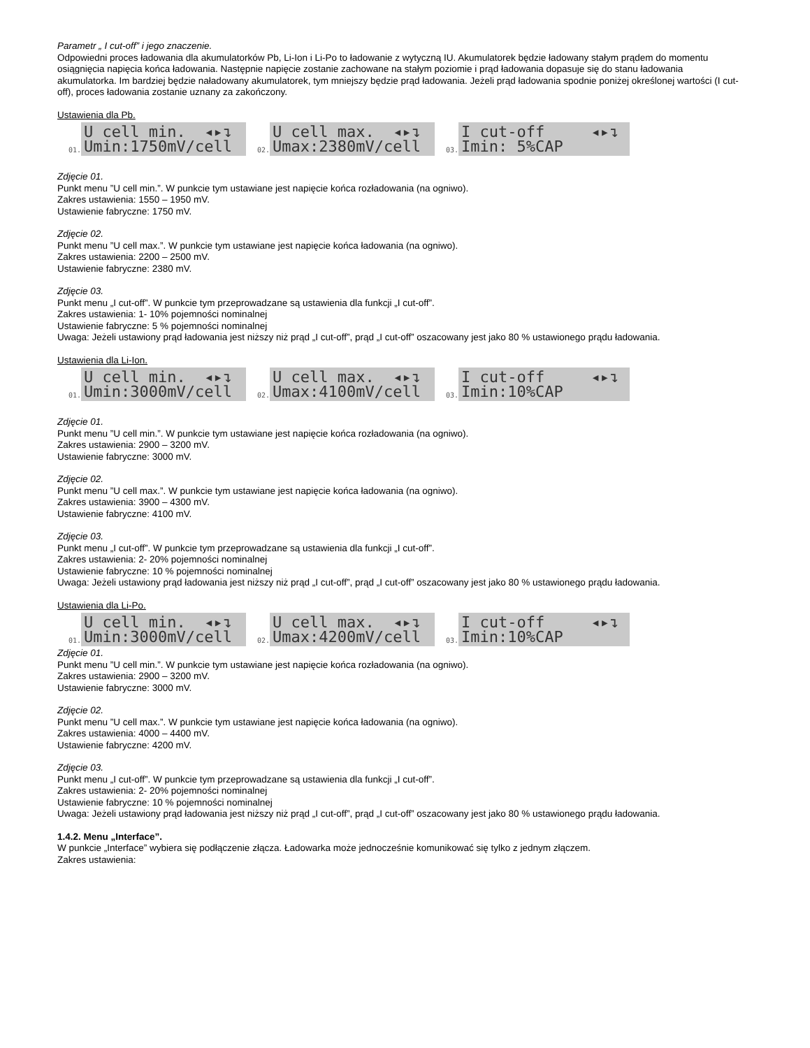Parametr „ I cut-off” i jego znaczenie.
Odpowiedni proces ładowania dla akumulatorków Pb, Li-Ion i Li-Po to ładowanie z wytyczną IU. Akumulatorek będzie ładowany stałym prądem do momentu osiągnięcia napięcia końca ładowania. Następnie napięcie zostanie zachowane na stałym poziomie i prąd ładowania dopasuje się do stanu ładowania akumulatorka. Im bardziej będzie naładowany akumulatorek, tym mniejszy będzie prąd ładowania. Jeżeli prąd ładowania spodnie poniżej określonej wartości (I cut-off), proces ładowania zostanie uznany za zakończony.
Ustawienia dla Pb.
01.
U cell min. ◂▸↴ Umin:1750mV/cell
02.
U cell max. ◂▸↴ Umax:2380mV/cell
03.
I cut-off ◂▸↴ Imin: 5%CAP
Zdjęcie 01.
Punkt menu ”U cell min.”. W punkcie tym ustawiane jest napięcie końca rozładowania (na ogniwo).
Zakres ustawienia: 1550 – 1950 mV.
Ustawienie fabryczne: 1750 mV.
Zdjęcie 02.
Punkt menu ”U cell max.”. W punkcie tym ustawiane jest napięcie końca ładowania (na ogniwo).
Zakres ustawienia: 2200 – 2500 mV.
Ustawienie fabryczne: 2380 mV.
Zdjęcie 03.
Punkt menu „I cut-off”. W punkcie tym przeprowadzane są ustawienia dla funkcji „I cut-off”.
Zakres ustawienia: 1- 10% pojemności nominalnej
Ustawienie fabryczne: 5 % pojemności nominalnej
Uwaga: Jeżeli ustawiony prąd ładowania jest niższy niż prąd „I cut-off”, prąd „I cut-off” oszacowany jest jako 80 % ustawionego prądu ładowania.
Ustawienia dla Li-Ion.
01.
U cell min. ◂▸↴ Umin:3000mV/cell
02.
U cell max. ◂▸↴ Umax:4100mV/cell
03.
I cut-off ◂▸↴ Imin:10%CAP
Zdjęcie 01.
Punkt menu ”U cell min.”. W punkcie tym ustawiane jest napięcie końca rozładowania (na ogniwo).
Zakres ustawienia: 2900 – 3200 mV.
Ustawienie fabryczne: 3000 mV.
Zdjęcie 02.
Punkt menu ”U cell max.”. W punkcie tym ustawiane jest napięcie końca ładowania (na ogniwo).
Zakres ustawienia: 3900 – 4300 mV.
Ustawienie fabryczne: 4100 mV.
Zdjęcie 03.
Punkt menu „I cut-off”. W punkcie tym przeprowadzane są ustawienia dla funkcji „I cut-off”.
Zakres ustawienia: 2- 20% pojemności nominalnej
Ustawienie fabryczne: 10 % pojemności nominalnej
Uwaga: Jeżeli ustawiony prąd ładowania jest niższy niż prąd „I cut-off”, prąd „I cut-off” oszacowany jest jako 80 % ustawionego prądu ładowania.
Ustawienia dla Li-Po.
01.
U cell min. ◂▸↴ Umin:3000mV/cell
02.
U cell max. ◂▸↴ Umax:4200mV/cell
03.
I cut-off ◂▸↴ Imin:10%CAP
Zdjęcie 01.
Punkt menu ”U cell min.”. W punkcie tym ustawiane jest napięcie końca rozładowania (na ogniwo).
Zakres ustawienia: 2900 – 3200 mV.
Ustawienie fabryczne: 3000 mV.
Zdjęcie 02.
Punkt menu ”U cell max.”. W punkcie tym ustawiane jest napięcie końca ładowania (na ogniwo).
Zakres ustawienia: 4000 – 4400 mV.
Ustawienie fabryczne: 4200 mV.
Zdjęcie 03.
Punkt menu „I cut-off”. W punkcie tym przeprowadzane są ustawienia dla funkcji „I cut-off”.
Zakres ustawienia: 2- 20% pojemności nominalnej
Ustawienie fabryczne: 10 % pojemności nominalnej
Uwaga: Jeżeli ustawiony prąd ładowania jest niższy niż prąd „I cut-off”, prąd „I cut-off” oszacowany jest jako 80 % ustawionego prądu ładowania.
1.4.2. Menu „Interface”.
W punkcie „Interface” wybiera się podłączenie złącza. Ładowarka może jednocześnie komunikować się tylko z jednym złączem.
Zakres ustawienia: